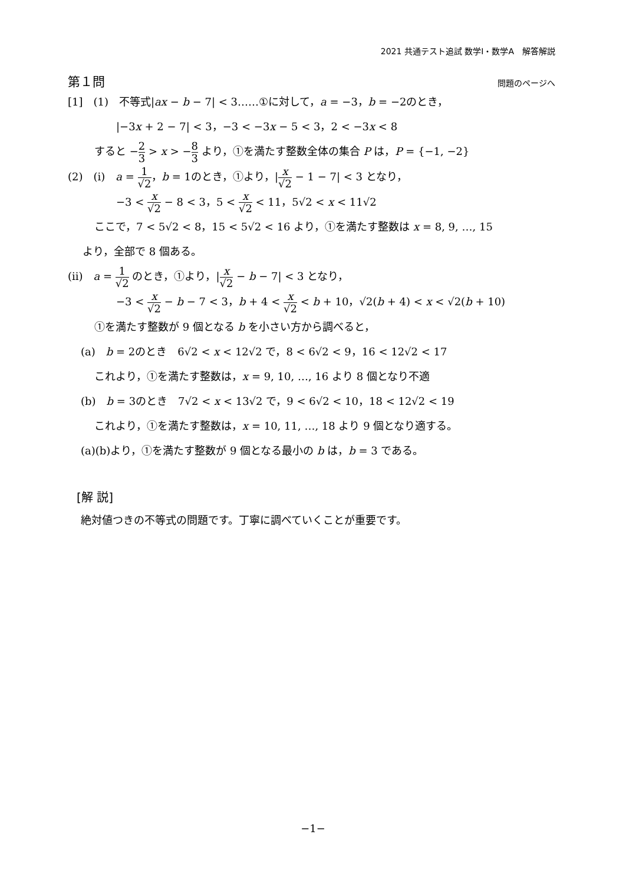2021 共通テスト追試 数学Ⅰ・数学A　解答解説
第１問 問題のページへ
[1]　(1)　不等式|ax − b − 7| < 3……①に対して，a = −3，b = −2のとき，
|−3x + 2 − 7| < 3，−3 < −3x − 5 < 3，2 < −3x < 8
すると −2 3 > x > −8 3 より，①を満たす整数全体の集合 P は，P = {−1, −2}
(2)　(i)　a = 1 √2，b = 1のとき，①より，|x √2 − 1 − 7| < 3 となり，
−3 < x √2 − 8 < 3，5 < x √2 < 11，5√2 < x < 11√2
ここで，7 < 5√2 < 8，15 < 5√2 < 16 より，①を満たす整数は x = 8, 9, …, 15
より，全部で 8 個ある。
(ii)　a = 1 √2 のとき，①より，|x √2 − b − 7| < 3 となり，
−3 < x √2 − b − 7 < 3，b + 4 < x √2 < b + 10，√2(b + 4) < x < √2(b + 10)
①を満たす整数が 9 個となる b を小さい方から調べると，
(a)　b = 2のとき　6√2 < x < 12√2 で，8 < 6√2 < 9，16 < 12√2 < 17
これより，①を満たす整数は，x = 9, 10, …, 16 より 8 個となり不適
(b)　b = 3のとき　7√2 < x < 13√2 で，9 < 6√2 < 10，18 < 12√2 < 19
これより，①を満たす整数は，x = 10, 11, …, 18 より 9 個となり適する。
(a)(b)より，①を満たす整数が 9 個となる最小の b は，b = 3 である。
[解 説]
絶対値つきの不等式の問題です。丁寧に調べていくことが重要です。
−1−